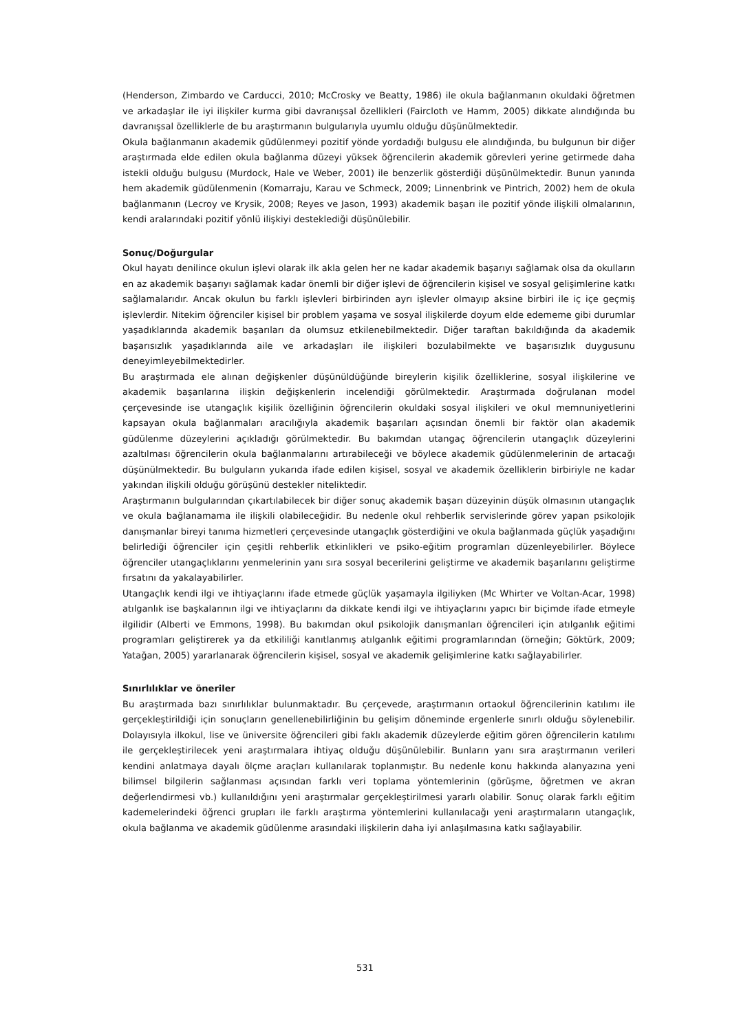(Henderson, Zimbardo ve Carducci, 2010; McCrosky ve Beatty, 1986) ile okula bağlanmanın okuldaki öğretmen ve arkadaşlar ile iyi ilişkiler kurma gibi davranışsal özellikleri (Faircloth ve Hamm, 2005) dikkate alındığında bu davranışsal özelliklerle de bu araştırmanın bulgularıyla uyumlu olduğu düşünülmektedir.
Okula bağlanmanın akademik güdülenmeyi pozitif yönde yordadığı bulgusu ele alındığında, bu bulgunun bir diğer araştırmada elde edilen okula bağlanma düzeyi yüksek öğrencilerin akademik görevleri yerine getirmede daha istekli olduğu bulgusu (Murdock, Hale ve Weber, 2001) ile benzerlik gösterdiği düşünülmektedir. Bunun yanında hem akademik güdülenmenin (Komarraju, Karau ve Schmeck, 2009; Linnenbrink ve Pintrich, 2002) hem de okula bağlanmanın (Lecroy ve Krysik, 2008; Reyes ve Jason, 1993) akademik başarı ile pozitif yönde ilişkili olmalarının, kendi aralarındaki pozitif yönlü ilişkiyi desteklediği düşünülebilir.
Sonuç/Doğurgular
Okul hayatı denilince okulun işlevi olarak ilk akla gelen her ne kadar akademik başarıyı sağlamak olsa da okulların en az akademik başarıyı sağlamak kadar önemli bir diğer işlevi de öğrencilerin kişisel ve sosyal gelişimlerine katkı sağlamalarıdır. Ancak okulun bu farklı işlevleri birbirinden ayrı işlevler olmayıp aksine birbiri ile iç içe geçmiş işlevlerdir. Nitekim öğrenciler kişisel bir problem yaşama ve sosyal ilişkilerde doyum elde edememe gibi durumlar yaşadıklarında akademik başarıları da olumsuz etkilenebilmektedir. Diğer taraftan bakıldığında da akademik başarısızlık yaşadıklarında aile ve arkadaşları ile ilişkileri bozulabilmekte ve başarısızlık duygusunu deneyimleyebilmektedirler.
Bu araştırmada ele alınan değişkenler düşünüldüğünde bireylerin kişilik özelliklerine, sosyal ilişkilerine ve akademik başarılarına ilişkin değişkenlerin incelendiği görülmektedir. Araştırmada doğrulanan model çerçevesinde ise utangaçlık kişilik özelliğinin öğrencilerin okuldaki sosyal ilişkileri ve okul memnuniyetlerini kapsayan okula bağlanmaları aracılığıyla akademik başarıları açısından önemli bir faktör olan akademik güdülenme düzeylerini açıkladığı görülmektedir. Bu bakımdan utangaç öğrencilerin utangaçlık düzeylerini azaltılması öğrencilerin okula bağlanmalarını artırabileceği ve böylece akademik güdülenmelerinin de artacağı düşünülmektedir. Bu bulguların yukarıda ifade edilen kişisel, sosyal ve akademik özelliklerin birbiriyle ne kadar yakından ilişkili olduğu görüşünü destekler niteliktedir.
Araştırmanın bulgularından çıkartılabilecek bir diğer sonuç akademik başarı düzeyinin düşük olmasının utangaçlık ve okula bağlanamama ile ilişkili olabileceğidir. Bu nedenle okul rehberlik servislerinde görev yapan psikolojik danışmanlar bireyi tanıma hizmetleri çerçevesinde utangaçlık gösterdiğini ve okula bağlanmada güçlük yaşadığını belirlediği öğrenciler için çeşitli rehberlik etkinlikleri ve psiko-eğitim programları düzenleyebilirler. Böylece öğrenciler utangaçlıklarını yenmelerinin yanı sıra sosyal becerilerini geliştirme ve akademik başarılarını geliştirme fırsatını da yakalayabilirler.
Utangaçlık kendi ilgi ve ihtiyaçlarını ifade etmede güçlük yaşamayla ilgiliyken (Mc Whirter ve Voltan-Acar, 1998) atılganlık ise başkalarının ilgi ve ihtiyaçlarını da dikkate kendi ilgi ve ihtiyaçlarını yapıcı bir biçimde ifade etmeyle ilgilidir (Alberti ve Emmons, 1998). Bu bakımdan okul psikolojik danışmanları öğrencileri için atılganlık eğitimi programları geliştirerek ya da etkililiği kanıtlanmış atılganlık eğitimi programlarından (örneğin; Göktürk, 2009; Yatağan, 2005) yararlanarak öğrencilerin kişisel, sosyal ve akademik gelişimlerine katkı sağlayabilirler.
Sınırlılıklar ve öneriler
Bu araştırmada bazı sınırlılıklar bulunmaktadır. Bu çerçevede, araştırmanın ortaokul öğrencilerinin katılımı ile gerçekleştirildiği için sonuçların genellenebilirliğinin bu gelişim döneminde ergenlerle sınırlı olduğu söylenebilir. Dolayısıyla ilkokul, lise ve üniversite öğrencileri gibi faklı akademik düzeylerde eğitim gören öğrencilerin katılımı ile gerçekleştirilecek yeni araştırmalara ihtiyaç olduğu düşünülebilir. Bunların yanı sıra araştırmanın verileri kendini anlatmaya dayalı ölçme araçları kullanılarak toplanmıştır. Bu nedenle konu hakkında alanyazına yeni bilimsel bilgilerin sağlanması açısından farklı veri toplama yöntemlerinin (görüşme, öğretmen ve akran değerlendirmesi vb.) kullanıldığını yeni araştırmalar gerçekleştirilmesi yararlı olabilir. Sonuç olarak farklı eğitim kademelerindeki öğrenci grupları ile farklı araştırma yöntemlerini kullanılacağı yeni araştırmaların utangaçlık, okula bağlanma ve akademik güdülenme arasındaki ilişkilerin daha iyi anlaşılmasına katkı sağlayabilir.
531